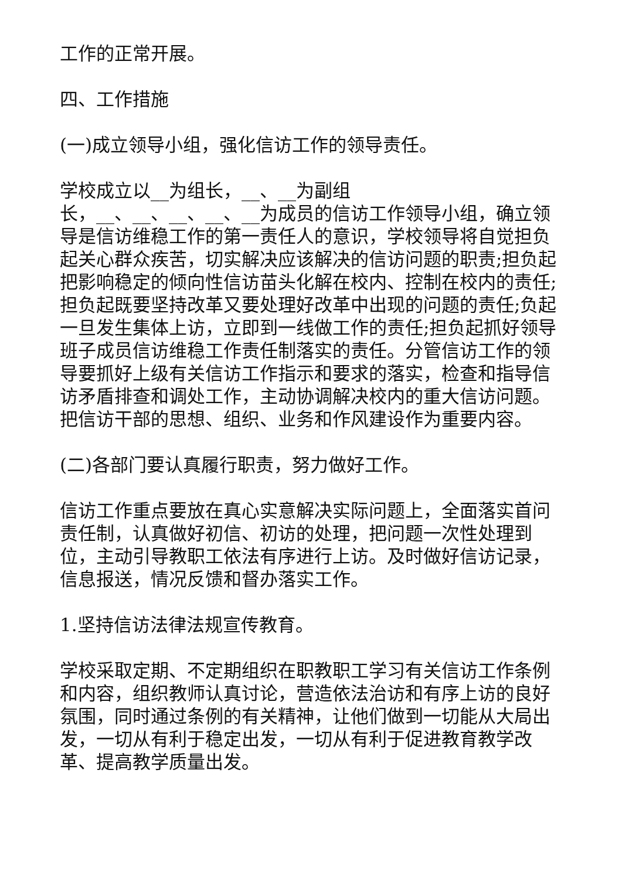工作的正常开展。
四、工作措施
(一)成立领导小组，强化信访工作的领导责任。
学校成立以__为组长，__、__为副组
长，__、__、__、__、__为成员的信访工作领导小组，确立领导是信访维稳工作的第一责任人的意识，学校领导将自觉担负起关心群众疾苦，切实解决应该解决的信访问题的职责;担负起把影响稳定的倾向性信访苗头化解在校内、控制在校内的责任;担负起既要坚持改革又要处理好改革中出现的问题的责任;负起一旦发生集体上访，立即到一线做工作的责任;担负起抓好领导班子成员信访维稳工作责任制落实的责任。分管信访工作的领导要抓好上级有关信访工作指示和要求的落实，检查和指导信访矛盾排查和调处工作，主动协调解决校内的重大信访问题。把信访干部的思想、组织、业务和作风建设作为重要内容。
(二)各部门要认真履行职责，努力做好工作。
信访工作重点要放在真心实意解决实际问题上，全面落实首问责任制，认真做好初信、初访的处理，把问题一次性处理到位，主动引导教职工依法有序进行上访。及时做好信访记录，信息报送，情况反馈和督办落实工作。
1.坚持信访法律法规宣传教育。
学校采取定期、不定期组织在职教职工学习有关信访工作条例和内容，组织教师认真讨论，营造依法治访和有序上访的良好氛围，同时通过条例的有关精神，让他们做到一切能从大局出发，一切从有利于稳定出发，一切从有利于促进教育教学改革、提高教学质量出发。